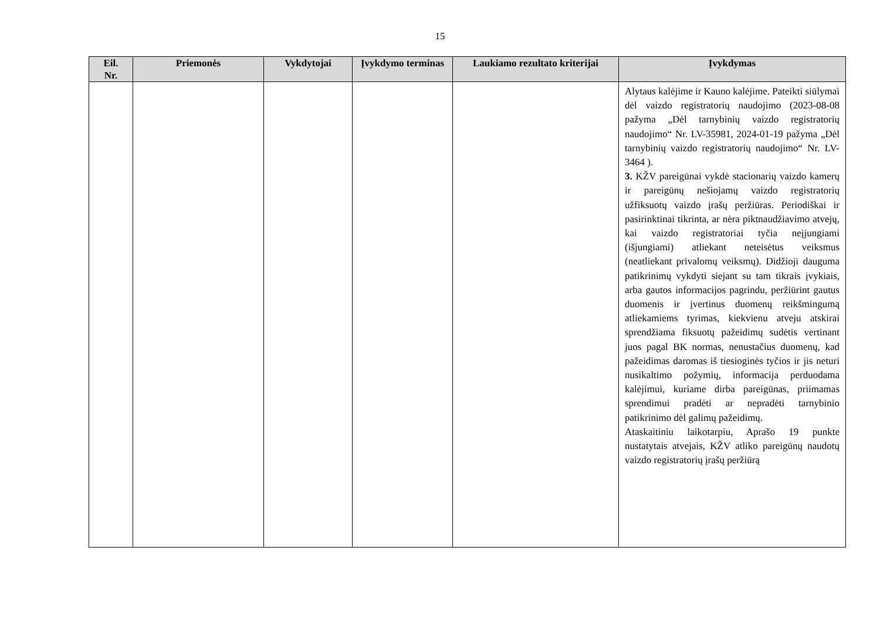15
| Eil. Nr. | Priemonės | Vykdytojai | Įvykdymo terminas | Laukiamo rezultato kriterijai | Įvykdymas |
| --- | --- | --- | --- | --- | --- |
| | | | | | Alytaus kalėjime ir Kauno kalėjime. Pateikti siūlymai dėl vaizdo registratorių naudojimo (2023-08-08 pažyma „Dėl tarnybinių vaizdo registratorių naudojimo“ Nr. LV-35981, 2024-01-19 pažyma „Dėl tarnybinių vaizdo registratorių naudojimo“ Nr. LV-3464 ). 3. KŽV pareigūnai vykdė stacionarių vaizdo kamerų ir pareigūnų nešiojamų vaizdo registratorių užfiksuotų vaizdo įrašų peržiūras. Periodiškai ir pasirinktinai tikrinta, ar nėra piktnaudžiavimo atvejų, kai vaizdo registratoriai tyčia neįjungiami (išjungiami) atliekant neteisėtus veiksmus (neatliekant privalomų veiksmų). Didžioji dauguma patikrinimų vykdyti siejant su tam tikrais įvykiais, arba gautos informacijos pagrindu, peržiūrint gautus duomenis ir įvertinus duomenų reikšmingumą atliekamiems tyrimas, kiekvienu atveju atskirai sprendžiama fiksuotų pažeidimų sudėtis vertinant juos pagal BK normas, nenustačius duomenų, kad pažeidimas daromas iš tiesioginės tyčios ir jis neturi nusikaltimo požymių, informacija perduodama kalėjimui, kuriame dirba pareigūnas, priimamas sprendimui pradėti ar nepradėti tarnybinio patikrinimo dėl galimų pažeidimų. Ataskaitiniu laikotarpiu, Aprašo 19 punkte nustatytais atvejais, KŽV atliko pareigūnų naudotų vaizdo registratorių įrašų peržiūrą |